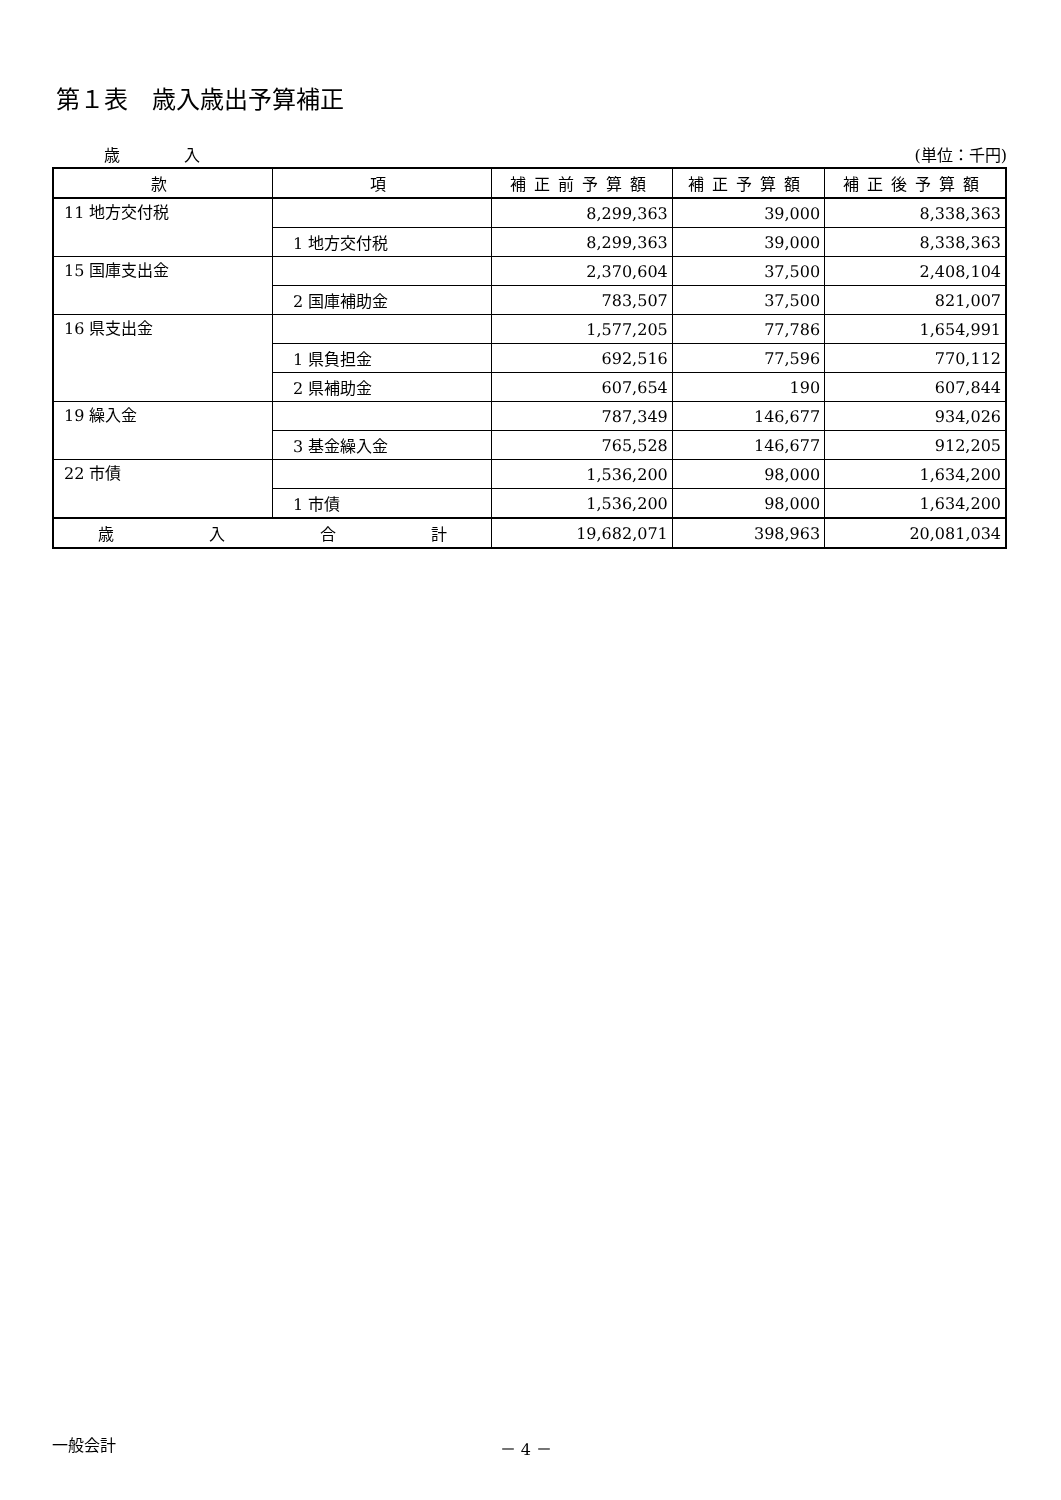第１表　歳入歳出予算補正
歳　　　　入 (単位：千円)
| 款 | 項 | 補正前予算額 | 補正予算額 | 補正後予算額 |
| --- | --- | --- | --- | --- |
| 11 地方交付税 | | 8,299,363 | 39,000 | 8,338,363 |
| | 1 地方交付税 | 8,299,363 | 39,000 | 8,338,363 |
| 15 国庫支出金 | | 2,370,604 | 37,500 | 2,408,104 |
| | 2 国庫補助金 | 783,507 | 37,500 | 821,007 |
| 16 県支出金 | | 1,577,205 | 77,786 | 1,654,991 |
| | 1 県負担金 | 692,516 | 77,596 | 770,112 |
| | 2 県補助金 | 607,654 | 190 | 607,844 |
| 19 繰入金 | | 787,349 | 146,677 | 934,026 |
| | 3 基金繰入金 | 765,528 | 146,677 | 912,205 |
| 22 市債 | | 1,536,200 | 98,000 | 1,634,200 |
| | 1 市債 | 1,536,200 | 98,000 | 1,634,200 |
| 歳 入 合 計 | | 19,682,071 | 398,963 | 20,081,034 |
一般会計 － 4 －